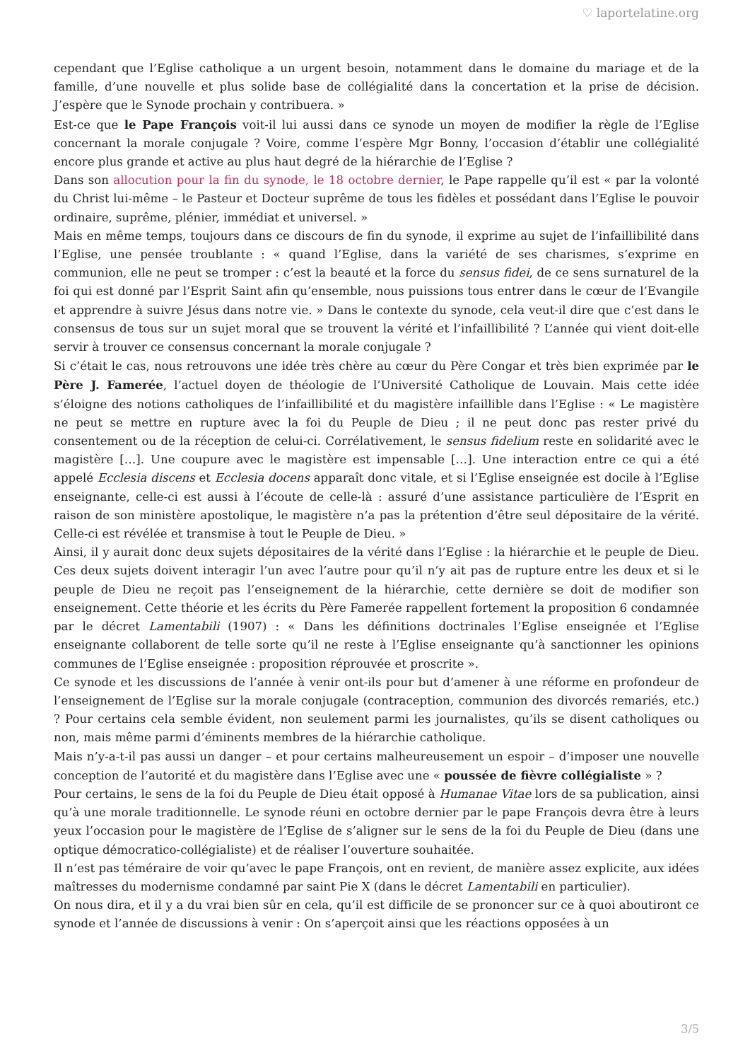♡ laportelatine.org
cependant que l’Eglise catholique a un urgent besoin, notamment dans le domaine du mariage et de la famille, d’une nouvelle et plus solide base de collégialité dans la concertation et la prise de décision. J’espère que le Synode prochain y contribuera. »
Est-ce que le Pape François voit-il lui aussi dans ce synode un moyen de modifier la règle de l’Eglise concernant la morale conjugale ? Voire, comme l’espère Mgr Bonny, l’occasion d’établir une collégialité encore plus grande et active au plus haut degré de la hiérarchie de l’Eglise ?
Dans son allocution pour la fin du synode, le 18 octobre dernier, le Pape rappelle qu’il est « par la volonté du Christ lui-même – le Pasteur et Docteur suprême de tous les fidèles et possédant dans l’Eglise le pouvoir ordinaire, suprême, plénier, immédiat et universel. »
Mais en même temps, toujours dans ce discours de fin du synode, il exprime au sujet de l’infaillibilité dans l’Eglise, une pensée troublante : « quand l’Eglise, dans la variété de ses charismes, s’exprime en communion, elle ne peut se tromper : c’est la beauté et la force du sensus fidei, de ce sens surnaturel de la foi qui est donné par l’Esprit Saint afin qu’ensemble, nous puissions tous entrer dans le cœur de l’Evangile et apprendre à suivre Jésus dans notre vie. » Dans le contexte du synode, cela veut-il dire que c’est dans le consensus de tous sur un sujet moral que se trouvent la vérité et l’infaillibilité ? L’année qui vient doit-elle servir à trouver ce consensus concernant la morale conjugale ?
Si c’était le cas, nous retrouvons une idée très chère au cœur du Père Congar et très bien exprimée par le Père J. Famerée, l’actuel doyen de théologie de l’Université Catholique de Louvain. Mais cette idée s’éloigne des notions catholiques de l’infaillibilité et du magistère infaillible dans l’Eglise : « Le magistère ne peut se mettre en rupture avec la foi du Peuple de Dieu ; il ne peut donc pas rester privé du consentement ou de la réception de celui-ci. Corrélativement, le sensus fidelium reste en solidarité avec le magistère […]. Une coupure avec le magistère est impensable […]. Une interaction entre ce qui a été appelé Ecclesia discens et Ecclesia docens apparaît donc vitale, et si l’Eglise enseignée est docile à l’Eglise enseignante, celle-ci est aussi à l’écoute de celle-là : assuré d’une assistance particulière de l’Esprit en raison de son ministère apostolique, le magistère n’a pas la prétention d’être seul dépositaire de la vérité. Celle-ci est révélée et transmise à tout le Peuple de Dieu. »
Ainsi, il y aurait donc deux sujets dépositaires de la vérité dans l’Eglise : la hiérarchie et le peuple de Dieu. Ces deux sujets doivent interagir l’un avec l’autre pour qu’il n’y ait pas de rupture entre les deux et si le peuple de Dieu ne reçoit pas l’enseignement de la hiérarchie, cette dernière se doit de modifier son enseignement. Cette théorie et les écrits du Père Famerée rappellent fortement la proposition 6 condamnée par le décret Lamentabili (1907) : « Dans les définitions doctrinales l’Eglise enseignée et l’Eglise enseignante collaborent de telle sorte qu’il ne reste à l’Eglise enseignante qu’à sanctionner les opinions communes de l’Eglise enseignée : proposition réprouvée et proscrite ».
Ce synode et les discussions de l’année à venir ont-ils pour but d’amener à une réforme en profondeur de l’enseignement de l’Eglise sur la morale conjugale (contraception, communion des divorcés remariés, etc.) ? Pour certains cela semble évident, non seulement parmi les journalistes, qu’ils se disent catholiques ou non, mais même parmi d’éminents membres de la hiérarchie catholique.
Mais n’y-a-t-il pas aussi un danger – et pour certains malheureusement un espoir – d’imposer une nouvelle conception de l’autorité et du magistère dans l’Eglise avec une « poussée de fièvre collégialiste » ?
Pour certains, le sens de la foi du Peuple de Dieu était opposé à Humanae Vitae lors de sa publication, ainsi qu’à une morale traditionnelle. Le synode réuni en octobre dernier par le pape François devra être à leurs yeux l’occasion pour le magistère de l’Eglise de s’aligner sur le sens de la foi du Peuple de Dieu (dans une optique démocratico-collégialiste) et de réaliser l’ouverture souhaitée.
Il n’est pas téméraire de voir qu’avec le pape François, ont en revient, de manière assez explicite, aux idées maîtresses du modernisme condamné par saint Pie X (dans le décret Lamentabili en particulier).
On nous dira, et il y a du vrai bien sûr en cela, qu’il est difficile de se prononcer sur ce à quoi aboutiront ce synode et l’année de discussions à venir : On s’aperçoit ainsi que les réactions opposées à un
3/5